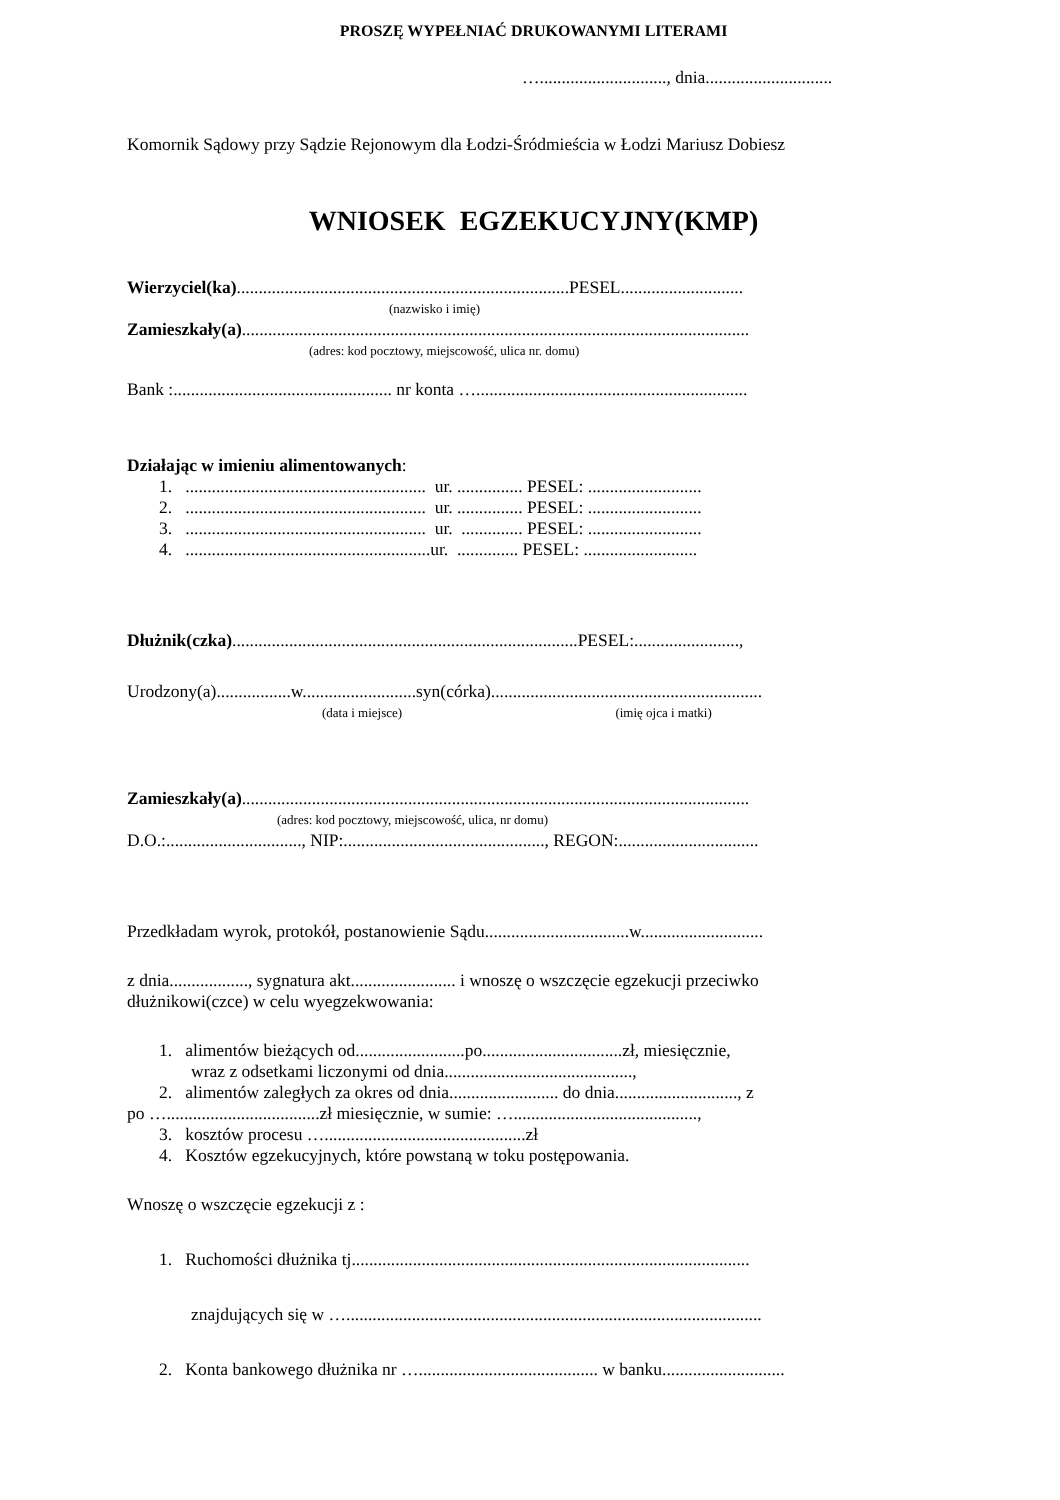PROSZĘ WYPEŁNIAĆ DRUKOWANYMI LITERAMI
…............................., dnia.............................
Komornik Sądowy przy Sądzie Rejonowym dla Łodzi-Śródmieścia w Łodzi Mariusz Dobiesz
WNIOSEK EGZEKUCYJNY(KMP)
Wierzyciel(ka)............................................................................PESEL............................
(nazwisko i imię)
Zamieszkały(a)....................................................................................................................
(adres: kod pocztowy, miejscowość, ulica nr. domu)
Bank :.................................................. nr konta …..............................................................
Działając w imieniu alimentowanych:
1. ....................................................... ur. ............... PESEL: ..........................
2. ....................................................... ur. ............... PESEL: ..........................
3. ....................................................... ur. .............. PESEL: ..........................
4. ........................................................ur. .............. PESEL: ..........................
Dłużnik(czka)...............................................................................PESEL:........................,
Urodzony(a).................w..........................syn(córka)..............................................................
(data i miejsce) (imię ojca i matki)
Zamieszkały(a)....................................................................................................................
(adres: kod pocztowy, miejscowość, ulica, nr domu)
D.O.:..............................., NIP:.............................................., REGON:................................
Przedkładam wyrok, protokół, postanowienie Sądu.................................w............................
z dnia.................., sygnatura akt........................ i wnoszę o wszczęcie egzekucji przeciwko
dłużnikowi(czce) w celu wyegzekwowania:
1. alimentów bieżących od.........................po................................zł, miesięcznie,
wraz z odsetkami liczonymi od dnia...........................................,
2. alimentów zaległych za okres od dnia......................... do dnia............................, z
po …...................................zł miesięcznie, w sumie: …..........................................,
3. kosztów procesu …..............................................zł
4. Kosztów egzekucyjnych, które powstaną w toku postępowania.
Wnoszę o wszczęcie egzekucji z :
1. Ruchomości dłużnika tj...........................................................................................
znajdujących się w …...............................................................................................
2. Konta bankowego dłużnika nr …......................................... w banku............................